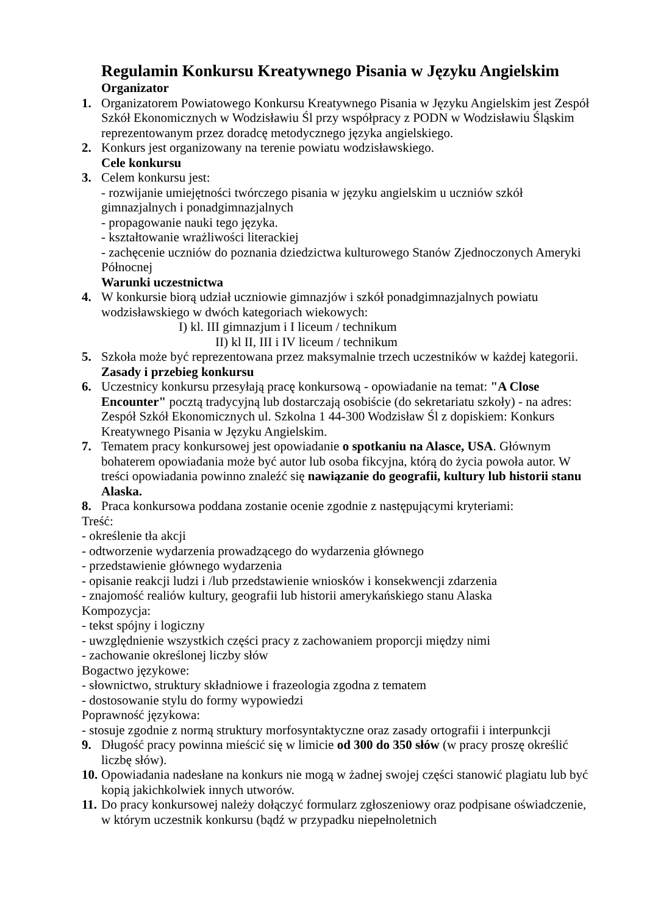Regulamin Konkursu Kreatywnego Pisania w Języku Angielskim
Organizator
1. Organizatorem Powiatowego Konkursu Kreatywnego Pisania w Języku Angielskim jest Zespół Szkół Ekonomicznych w Wodzisławiu Śl przy współpracy z PODN w Wodzisławiu Śląskim reprezentowanym przez doradcę metodycznego języka angielskiego.
2. Konkurs jest organizowany na terenie powiatu wodzisławskiego.
Cele konkursu
3. Celem konkursu jest:
- rozwijanie umiejętności twórczego pisania w języku angielskim u uczniów szkół gimnazjalnych i ponadgimnazjalnych
- propagowanie nauki tego języka.
- kształtowanie wrażliwości literackiej
- zachęcenie uczniów do poznania dziedzictwa kulturowego Stanów Zjednoczonych Ameryki Północnej
Warunki uczestnictwa
4. W konkursie biorą udział uczniowie gimnazjów i szkół ponadgimnazjalnych powiatu wodzisławskiego w dwóch kategoriach wiekowych:
I) kl. III gimnazjum i I liceum / technikum
II) kl II, III i IV liceum / technikum
5. Szkoła może być reprezentowana przez maksymalnie trzech uczestników w każdej kategorii.
Zasady i przebieg konkursu
6. Uczestnicy konkursu przesyłają pracę konkursową - opowiadanie na temat: "A Close Encounter" pocztą tradycyjną lub dostarczają osobiście (do sekretariatu szkoły) - na adres: Zespół Szkół Ekonomicznych ul. Szkolna 1 44-300 Wodzisław Śl z dopiskiem: Konkurs Kreatywnego Pisania w Języku Angielskim.
7. Tematem pracy konkursowej jest opowiadanie o spotkaniu na Alasce, USA. Głównym bohaterem opowiadania może być autor lub osoba fikcyjna, którą do życia powoła autor. W treści opowiadania powinno znaleźć się nawiązanie do geografii, kultury lub historii stanu Alaska.
8. Praca konkursowa poddana zostanie ocenie zgodnie z następującymi kryteriami:
Treść:
- określenie tła akcji
- odtworzenie wydarzenia prowadzącego do wydarzenia głównego
- przedstawienie głównego wydarzenia
- opisanie reakcji ludzi i /lub przedstawienie wniosków i konsekwencji zdarzenia
- znajomość realiów kultury, geografii lub historii amerykańskiego stanu Alaska
Kompozycja:
- tekst spójny i logiczny
- uwzględnienie wszystkich części pracy z zachowaniem proporcji między nimi
- zachowanie określonej liczby słów
Bogactwo językowe:
- słownictwo, struktury składniowe i frazeologia zgodna z tematem
- dostosowanie stylu do formy wypowiedzi
Poprawność językowa:
- stosuje zgodnie z normą struktury morfosyntaktyczne oraz zasady ortografii i interpunkcji
9. Długość pracy powinna mieścić się w limicie od 300 do 350 słów (w pracy proszę określić liczbę słów).
10.
Opowiadania nadesłane na konkurs nie mogą w żadnej swojej części stanowić plagiatu lub być kopią jakichkolwiek innych utworów.
11.
Do pracy konkursowej należy dołączyć formularz zgłoszeniowy oraz podpisane oświadczenie, w którym uczestnik konkursu (bądź w przypadku niepełnoletnich